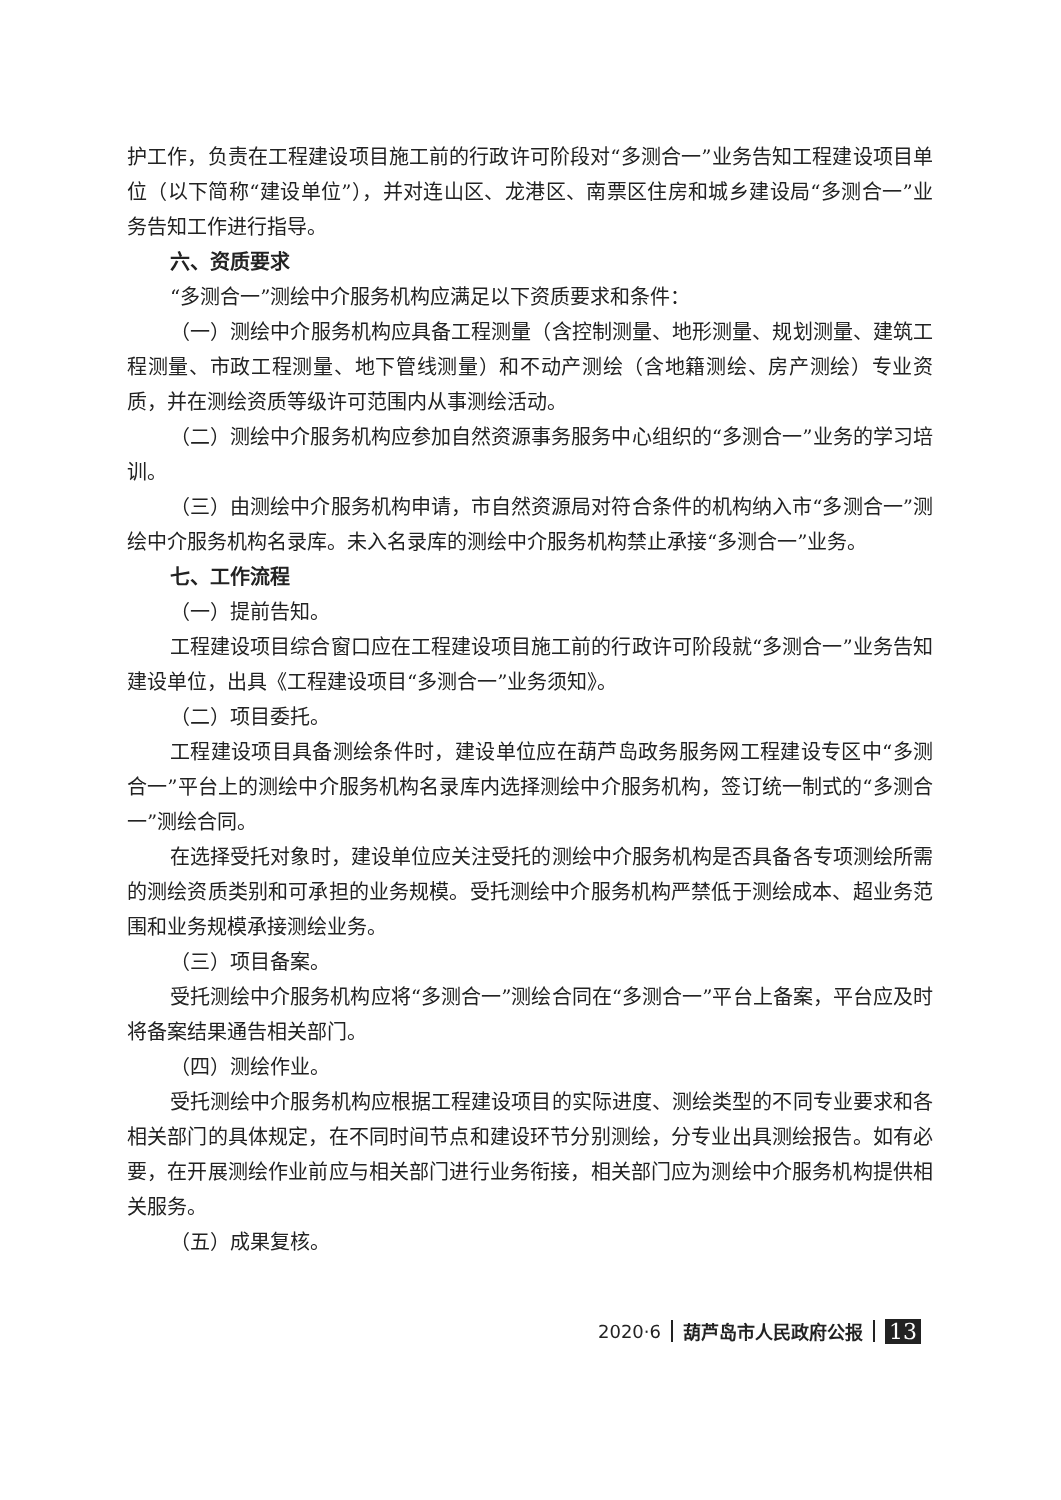护工作，负责在工程建设项目施工前的行政许可阶段对“多测合一”业务告知工程建设项目单位（以下简称“建设单位”），并对连山区、龙港区、南票区住房和城乡建设局“多测合一”业务告知工作进行指导。
六、资质要求
“多测合一”测绘中介服务机构应满足以下资质要求和条件：
（一）测绘中介服务机构应具备工程测量（含控制测量、地形测量、规划测量、建筑工程测量、市政工程测量、地下管线测量）和不动产测绘（含地籍测绘、房产测绘）专业资质，并在测绘资质等级许可范围内从事测绘活动。
（二）测绘中介服务机构应参加自然资源事务服务中心组织的“多测合一”业务的学习培训。
（三）由测绘中介服务机构申请，市自然资源局对符合条件的机构纳入市“多测合一”测绘中介服务机构名录库。未入名录库的测绘中介服务机构禁止承接“多测合一”业务。
七、工作流程
（一）提前告知。
工程建设项目综合窗口应在工程建设项目施工前的行政许可阶段就“多测合一”业务告知建设单位，出具《工程建设项目“多测合一”业务须知》。
（二）项目委托。
工程建设项目具备测绘条件时，建设单位应在葫芦岛政务服务网工程建设专区中“多测合一”平台上的测绘中介服务机构名录库内选择测绘中介服务机构，签订统一制式的“多测合一”测绘合同。
在选择受托对象时，建设单位应关注受托的测绘中介服务机构是否具备各专项测绘所需的测绘资质类别和可承担的业务规模。受托测绘中介服务机构严禁低于测绘成本、超业务范围和业务规模承接测绘业务。
（三）项目备案。
受托测绘中介服务机构应将“多测合一”测绘合同在“多测合一”平台上备案，平台应及时将备案结果通告相关部门。
（四）测绘作业。
受托测绘中介服务机构应根据工程建设项目的实际进度、测绘类型的不同专业要求和各相关部门的具体规定，在不同时间节点和建设环节分别测绘，分专业出具测绘报告。如有必要，在开展测绘作业前应与相关部门进行业务衔接，相关部门应为测绘中介服务机构提供相关服务。
（五）成果复核。
2020·6 葫芦岛市人民政府公报 13